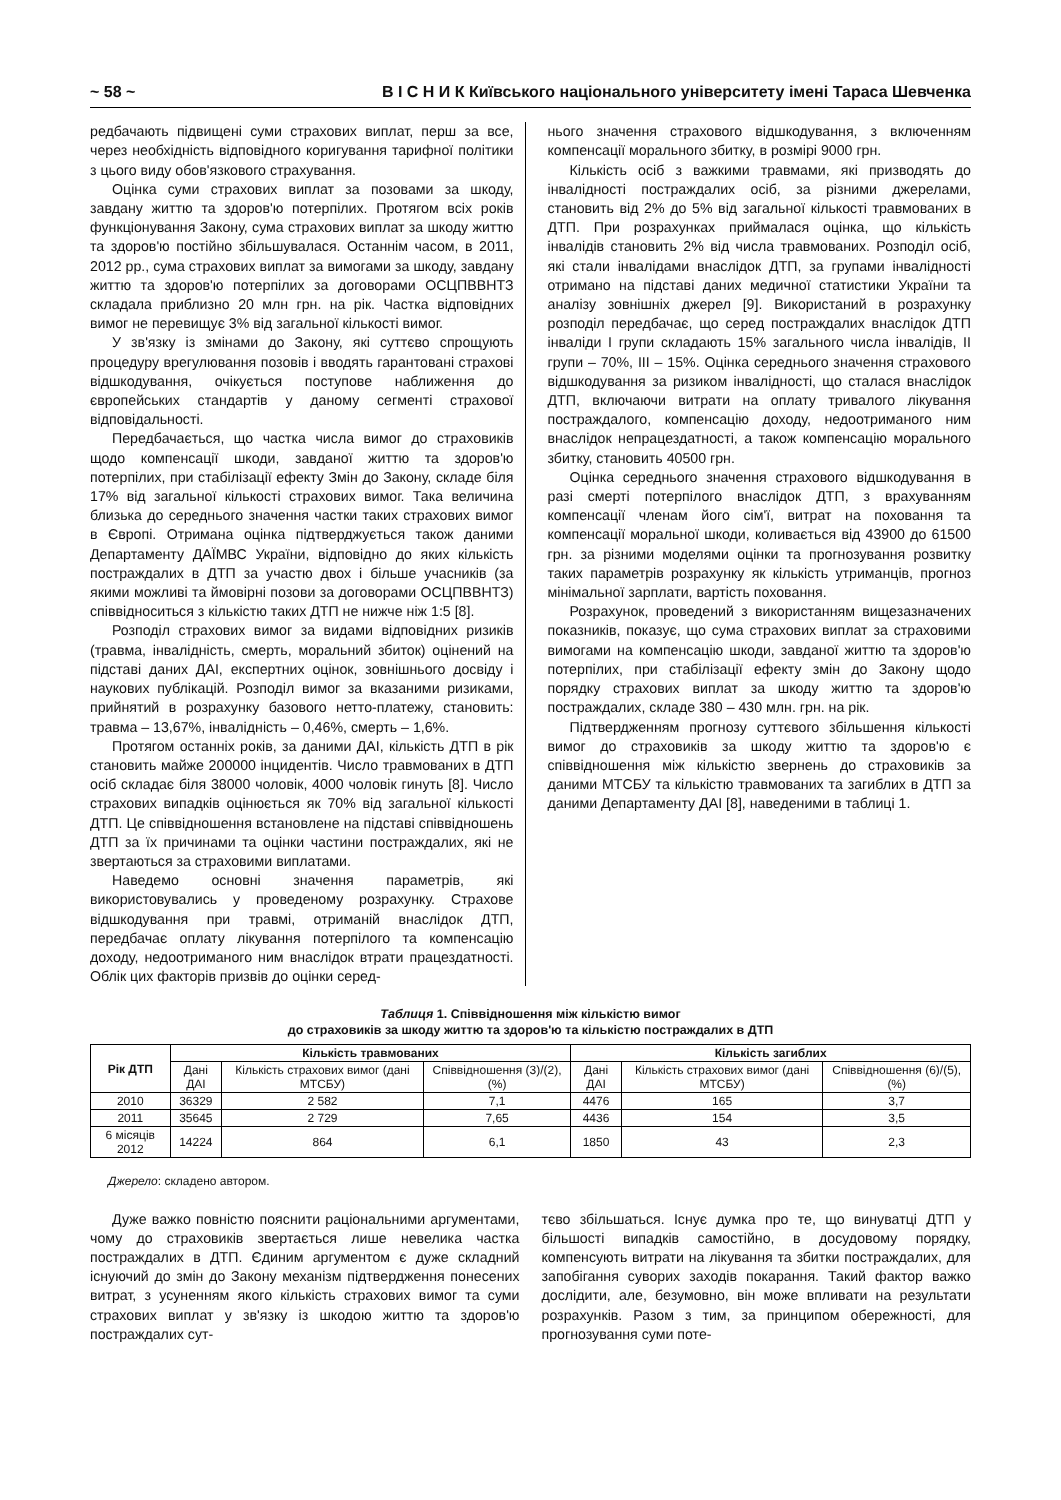~ 58 ~ В І С Н И К Київського національного університету імені Тараса Шевченка
редбачають підвищені суми страхових виплат, перш за все, через необхідність відповідного коригування тарифної політики з цього виду обов'язкового страхування.
Оцінка суми страхових виплат за позовами за шкоду, завдану життю та здоров'ю потерпілих. Протягом всіх років функціонування Закону, сума страхових виплат за шкоду життю та здоров'ю постійно збільшувалася. Останнім часом, в 2011, 2012 рр., сума страхових виплат за вимогами за шкоду, завдану життю та здоров'ю потерпілих за договорами ОСЦПВВНТЗ складала приблизно 20 млн грн. на рік. Частка відповідних вимог не перевищує 3% від загальної кількості вимог.
У зв'язку із змінами до Закону, які суттєво спрощують процедуру врегулювання позовів і вводять гарантовані страхові відшкодування, очікується поступове наближення до європейських стандартів у даному сегменті страхової відповідальності.
Передбачається, що частка числа вимог до страховиків щодо компенсації шкоди, завданої життю та здоров'ю потерпілих, при стабілізації ефекту Змін до Закону, складе біля 17% від загальної кількості страхових вимог. Така величина близька до середнього значення частки таких страхових вимог в Європі. Отримана оцінка підтверджується також даними Департаменту ДАЇМВС України, відповідно до яких кількість постраждалих в ДТП за участю двох і більше учасників (за якими можливі та ймовірні позови за договорами ОСЦПВВНТЗ) співвідноситься з кількістю таких ДТП не нижче ніж 1:5 [8].
Розподіл страхових вимог за видами відповідних ризиків (травма, інвалідність, смерть, моральний збиток) оцінений на підставі даних ДАІ, експертних оцінок, зовнішнього досвіду і наукових публікацій. Розподіл вимог за вказаними ризиками, прийнятий в розрахунку базового нетто-платежу, становить: травма – 13,67%, інвалідність – 0,46%, смерть – 1,6%.
Протягом останніх років, за даними ДАІ, кількість ДТП в рік становить майже 200000 інцидентів. Число травмованих в ДТП осіб складає біля 38000 чоловік, 4000 чоловік гинуть [8]. Число страхових випадків оцінюється як 70% від загальної кількості ДТП. Це співвідношення встановлене на підставі співвідношень ДТП за їх причинами та оцінки частини постраждалих, які не звертаються за страховими виплатами.
Наведемо основні значення параметрів, які використовувались у проведеному розрахунку. Страхове відшкодування при травмі, отриманій внаслідок ДТП, передбачає оплату лікування потерпілого та компенсацію доходу, недоотриманого ним внаслідок втрати працездатності. Облік цих факторів призвів до оцінки серед-
нього значення страхового відшкодування, з включенням компенсації морального збитку, в розмірі 9000 грн.
Кількість осіб з важкими травмами, які призводять до інвалідності постраждалих осіб, за різними джерелами, становить від 2% до 5% від загальної кількості травмованих в ДТП. При розрахунках приймалася оцінка, що кількість інвалідів становить 2% від числа травмованих. Розподіл осіб, які стали інвалідами внаслідок ДТП, за групами інвалідності отримано на підставі даних медичної статистики України та аналізу зовнішніх джерел [9]. Використаний в розрахунку розподіл передбачає, що серед постраждалих внаслідок ДТП інваліди І групи складають 15% загального числа інвалідів, ІІ групи – 70%, ІІІ – 15%. Оцінка середнього значення страхового відшкодування за ризиком інвалідності, що сталася внаслідок ДТП, включаючи витрати на оплату тривалого лікування постраждалого, компенсацію доходу, недоотриманого ним внаслідок непрацездатності, а також компенсацію морального збитку, становить 40500 грн.
Оцінка середнього значення страхового відшкодування в разі смерті потерпілого внаслідок ДТП, з врахуванням компенсації членам його сім'ї, витрат на поховання та компенсації моральної шкоди, коливається від 43900 до 61500 грн. за різними моделями оцінки та прогнозування розвитку таких параметрів розрахунку як кількість утриманців, прогноз мінімальної зарплати, вартість поховання.
Розрахунок, проведений з використанням вищезазначених показників, показує, що сума страхових виплат за страховими вимогами на компенсацію шкоди, завданої життю та здоров'ю потерпілих, при стабілізації ефекту змін до Закону щодо порядку страхових виплат за шкоду життю та здоров'ю постраждалих, складе 380 – 430 млн. грн. на рік.
Підтвердженням прогнозу суттєвого збільшення кількості вимог до страховиків за шкоду життю та здоров'ю є співвідношення між кількістю звернень до страховиків за даними МТСБУ та кількістю травмованих та загиблих в ДТП за даними Департаменту ДАІ [8], наведеними в таблиці 1.
Таблиця 1. Співвідношення між кількістю вимог
до страховиків за шкоду життю та здоров'ю та кількістю постраждалих в ДТП
| Рік ДТП | Кількість травмованих | | | Кількість загиблих | | |
| --- | --- | --- | --- | --- | --- | --- |
| | Дані ДАІ | Кількість страхових вимог (дані МТСБУ) | Співвідношення (3)/(2), (%) | Дані ДАІ | Кількість страхових вимог (дані МТСБУ) | Співвідношення (6)/(5), (%) |
| 2010 | 36329 | 2 582 | 7,1 | 4476 | 165 | 3,7 |
| 2011 | 35645 | 2 729 | 7,65 | 4436 | 154 | 3,5 |
| 6 місяців 2012 | 14224 | 864 | 6,1 | 1850 | 43 | 2,3 |
Джерело: складено автором.
Дуже важко повністю пояснити раціональними аргументами, чому до страховиків звертається лише невелика частка постраждалих в ДТП. Єдиним аргументом є дуже складний існуючий до змін до Закону механізм підтвердження понесених витрат, з усуненням якого кількість страхових вимог та суми страхових виплат у зв'язку із шкодою життю та здоров'ю постраждалих сут-
тєво збільшаться. Існує думка про те, що винуватці ДТП у більшості випадків самостійно, в досудовому порядку, компенсують витрати на лікування та збитки постраждалих, для запобігання суворих заходів покарання. Такий фактор важко дослідити, але, безумовно, він може впливати на результати розрахунків. Разом з тим, за принципом обережності, для прогнозування суми поте-